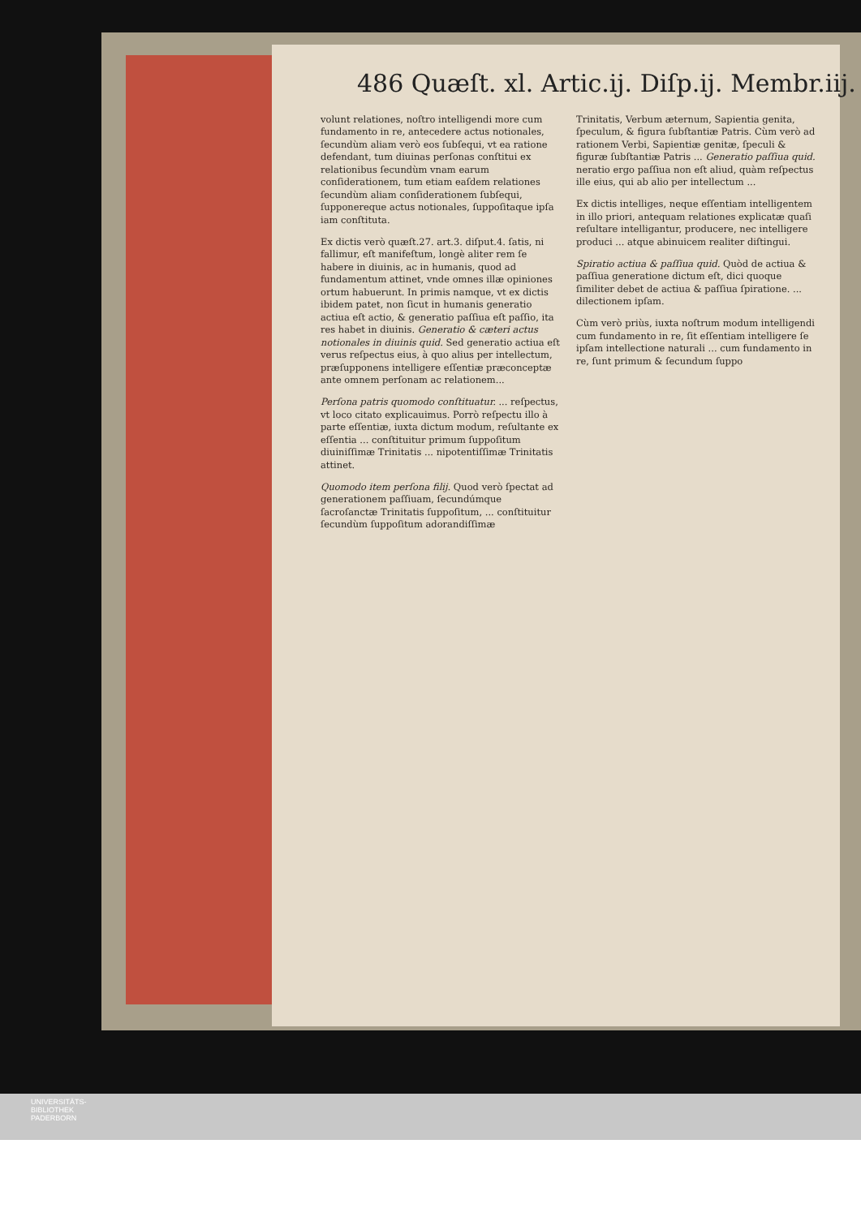486 Quæſt. xl. Artic.ij. Diſp.ij. Membr.iij.
volunt relationes, noſtro intelligendi more cum fundamento in re, antecedere actus notionales, ſecundùm aliam verò eos ſubſequi, vt ea ratione defendant, tum diuinas perſonas conſtitui ex relationibus ſecundùm vnam earum conſiderationem, tum etiam eaſdem relationes ſecundùm aliam conſiderationem ſubſequi, ſupponereque actus notionales, ſuppoſitaque ipſa iam conſtituta.
Ex dictis verò quæſt.27. art.3. diſput.4. ſatis, ni fallimur, eſt manifeſtum, longè aliter rem ſe habere in diuinis, ac in humanis, quod ad fundamentum attinet, vnde omnes illæ opiniones ortum habuerunt. In primis namque, vt ex dictis ibidem patet, non ſicut in humanis generatio actiua eſt actio, & generatio paſſiua eſt paſſio, ita res habet in diuinis. Generatio & cæteri actus notionales in diuinis quid. Sed generatio actiua eſt verus reſpectus eius, à quo alius per intellectum, præſupponens intelligere eſſentiæ præconceptæ ante omnem perſonam ac relationem...
Perſona patris quomodo conſtituatur. ... reſpectus, vt loco citato explicauimus. Porrò reſpectu illo à parte eſſentiæ, iuxta dictum modum, reſultante ex eſſentia ... conſtituitur primum ſuppoſitum diuiniſſimæ Trinitatis ... nipotentiſſimæ Trinitatis attinet.
Quomodo item perſona filij. Quod verò ſpectat ad generationem paſſiuam, ſecundúmque ſacroſanctæ Trinitatis ſuppoſitum, ... conſtituitur ſecundùm ſuppoſitum adorandiſſimæ
Trinitatis, Verbum æternum, Sapientia genita, ſpeculum, & figura ſubſtantiæ Patris. Cùm verò ad rationem Verbi, Sapientiæ genitæ, ſpeculi & figuræ ſubſtantiæ Patris ... Generatio paſſiua quid. neratio ergo paſſiua non eſt aliud, quàm reſpectus ille eius, qui ab alio per intellectum ...
Ex dictis intelliges, neque eſſentiam intelligentem in illo priori, antequam relationes explicatæ quaſi reſultare intelligantur, producere, nec intelligere produci ... atque abinuicem realiter diſtingui.
Spiratio actiua & paſſiua quid. Quòd de actiua & paſſiua generatione dictum eſt, dici quoque ſimiliter debet de actiua & paſſiua ſpiratione. ... dilectionem ipſam.
Cùm verò priùs, iuxta noſtrum modum intelligendi cum fundamento in re, ſit eſſentiam intelligere ſe ipſam intellectione naturali ... cum fundamento in re, ſunt primum & ſecundum ſuppo
UNIVERSITÄTS-
BIBLIOTHEK
PADERBORN